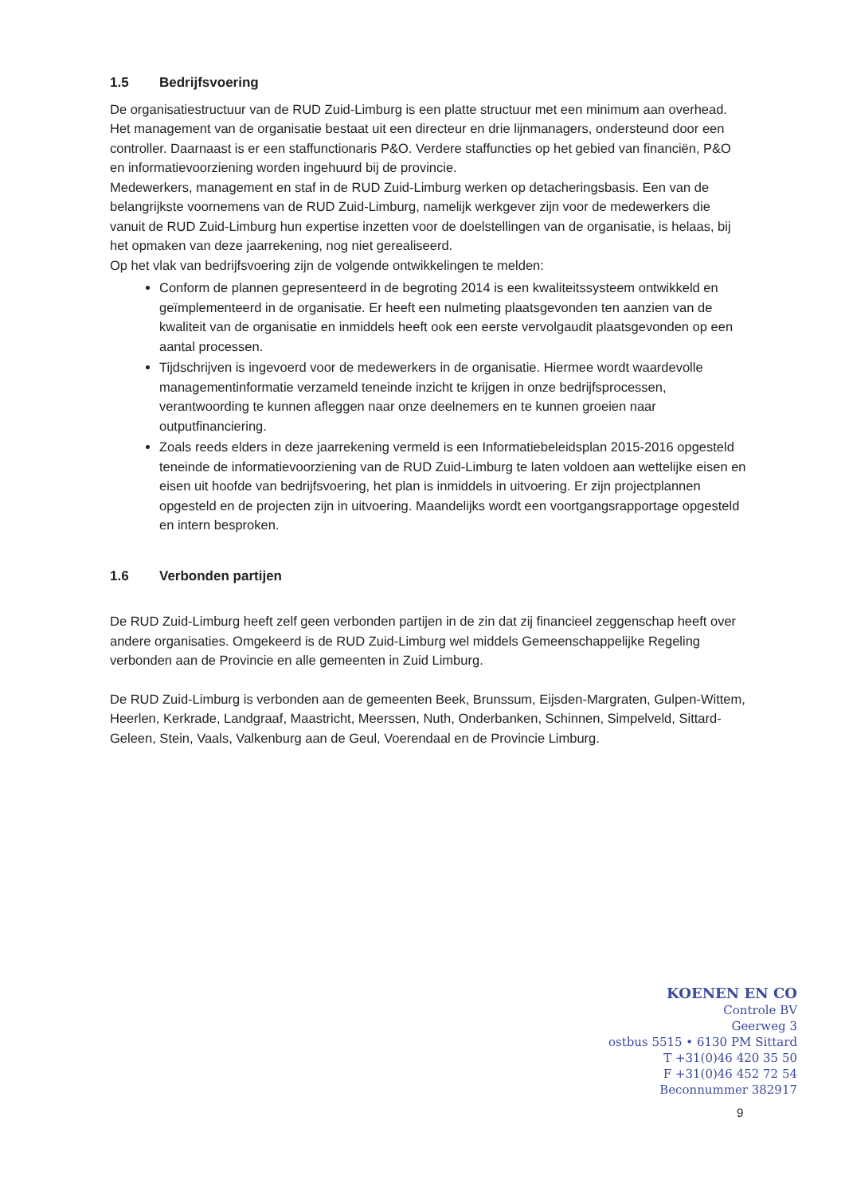1.5 Bedrijfsvoering
De organisatiestructuur van de RUD Zuid-Limburg is een platte structuur met een minimum aan overhead. Het management van de organisatie bestaat uit een directeur en drie lijnmanagers, ondersteund door een controller. Daarnaast is er een staffunctionaris P&O. Verdere staffuncties op het gebied van financiën, P&O en informatievoorziening worden ingehuurd bij de provincie.
Medewerkers, management en staf in de RUD Zuid-Limburg werken op detacheringsbasis. Een van de belangrijkste voornemens van de RUD Zuid-Limburg, namelijk werkgever zijn voor de medewerkers die vanuit de RUD Zuid-Limburg hun expertise inzetten voor de doelstellingen van de organisatie, is helaas, bij het opmaken van deze jaarrekening, nog niet gerealiseerd.
Op het vlak van bedrijfsvoering zijn de volgende ontwikkelingen te melden:
Conform de plannen gepresenteerd in de begroting 2014 is een kwaliteitssysteem ontwikkeld en geïmplementeerd in de organisatie. Er heeft een nulmeting plaatsgevonden ten aanzien van de kwaliteit van de organisatie en inmiddels heeft ook een eerste vervolgaudit plaatsgevonden op een aantal processen.
Tijdschrijven is ingevoerd voor de medewerkers in de organisatie. Hiermee wordt waardevolle managementinformatie verzameld teneinde inzicht te krijgen in onze bedrijfsprocessen, verantwoording te kunnen afleggen naar onze deelnemers en te kunnen groeien naar outputfinanciering.
Zoals reeds elders in deze jaarrekening vermeld is een Informatiebeleidsplan 2015-2016 opgesteld teneinde de informatievoorziening van de RUD Zuid-Limburg te laten voldoen aan wettelijke eisen en eisen uit hoofde van bedrijfsvoering, het plan is inmiddels in uitvoering. Er zijn projectplannen opgesteld en de projecten zijn in uitvoering. Maandelijks wordt een voortgangsrapportage opgesteld en intern besproken.
1.6 Verbonden partijen
De RUD Zuid-Limburg heeft zelf geen verbonden partijen in de zin dat zij financieel zeggenschap heeft over andere organisaties. Omgekeerd is de RUD Zuid-Limburg wel middels Gemeenschappelijke Regeling verbonden aan de Provincie en alle gemeenten in Zuid Limburg.
De RUD Zuid-Limburg is verbonden aan de gemeenten Beek, Brunssum, Eijsden-Margraten, Gulpen-Wittem, Heerlen, Kerkrade, Landgraaf, Maastricht, Meerssen, Nuth, Onderbanken, Schinnen, Simpelveld, Sittard-Geleen, Stein, Vaals, Valkenburg aan de Geul, Voerendaal en de Provincie Limburg.
KOENEN EN CO
Controle BV
Geerweg 3
ostbus 5515 • 6130 PM Sittard
T +31(0)46 420 35 50
F +31(0)46 452 72 54
Beconnummer 382917
9